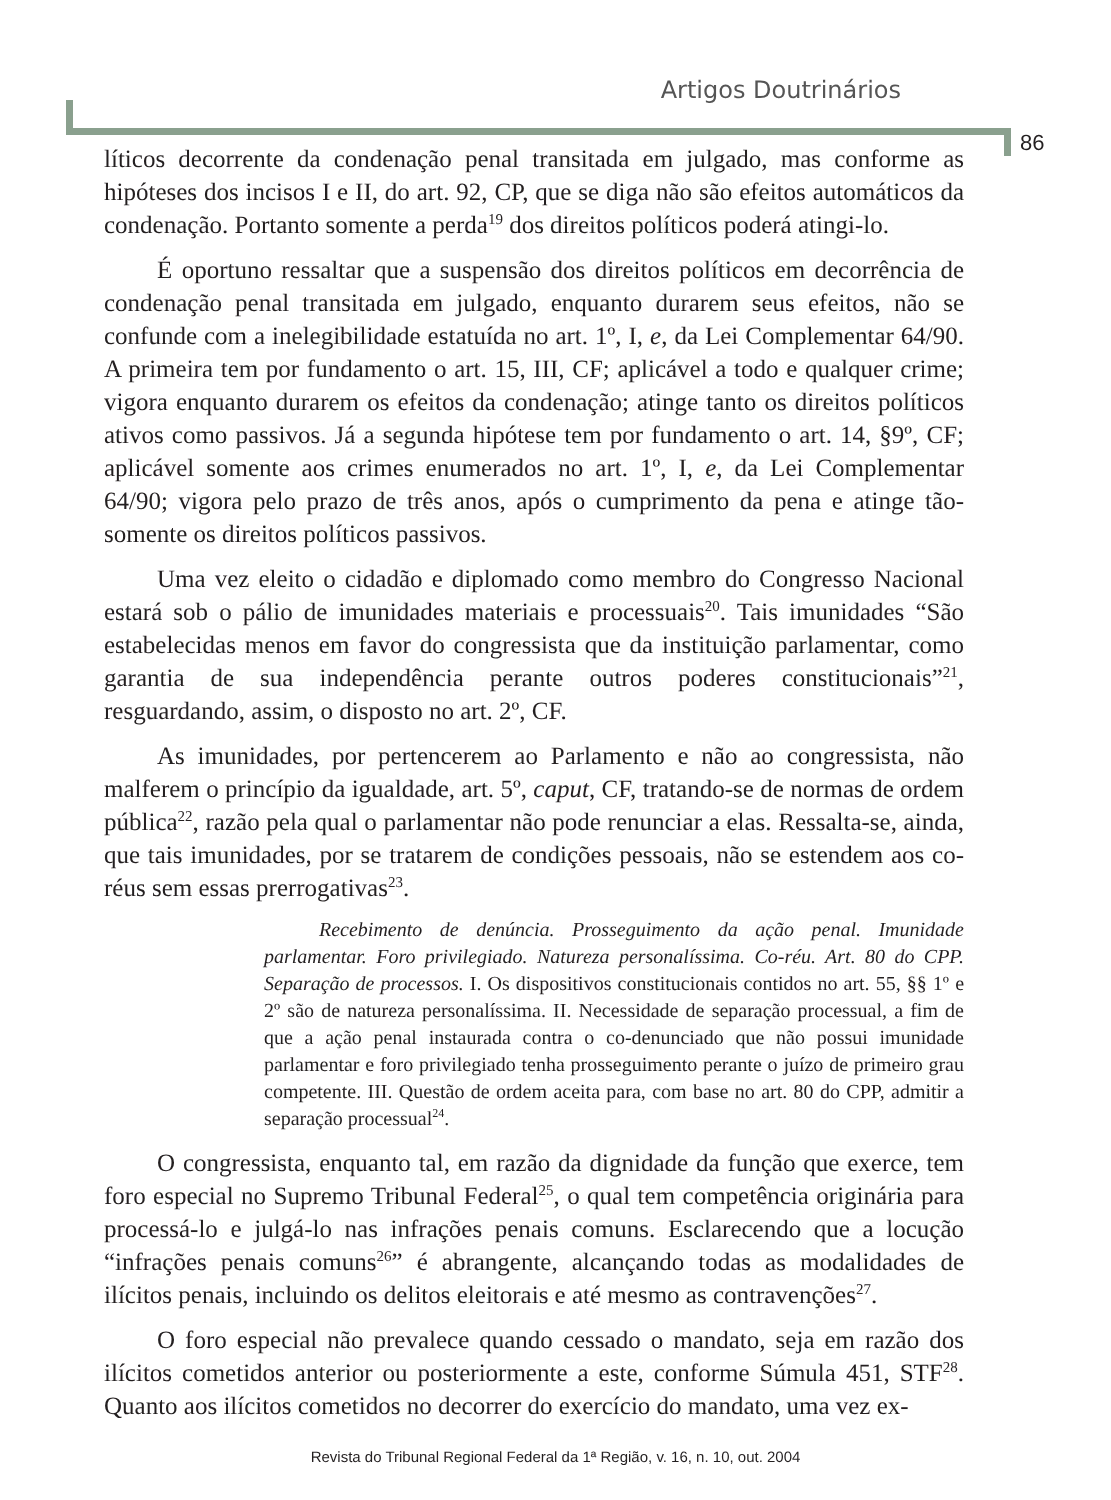Artigos Doutrinários
86
líticos decorrente da condenação penal transitada em julgado, mas conforme as hipóteses dos incisos I e II, do art. 92, CP, que se diga não são efeitos automáticos da condenação. Portanto somente a perda<sup>19</sup> dos direitos políticos poderá atingi-lo.
É oportuno ressaltar que a suspensão dos direitos políticos em decorrência de condenação penal transitada em julgado, enquanto durarem seus efeitos, não se confunde com a inelegibilidade estatuída no art. 1º, I, e, da Lei Complementar 64/90. A primeira tem por fundamento o art. 15, III, CF; aplicável a todo e qualquer crime; vigora enquanto durarem os efeitos da condenação; atinge tanto os direitos políticos ativos como passivos. Já a segunda hipótese tem por fundamento o art. 14, §9º, CF; aplicável somente aos crimes enumerados no art. 1º, I, e, da Lei Complementar 64/90; vigora pelo prazo de três anos, após o cumprimento da pena e atinge tão-somente os direitos políticos passivos.
Uma vez eleito o cidadão e diplomado como membro do Congresso Nacional estará sob o pálio de imunidades materiais e processuais<sup>20</sup>. Tais imunidades “São estabelecidas menos em favor do congressista que da instituição parlamentar, como garantia de sua independência perante outros poderes constitucionais”<sup>21</sup>, resguardando, assim, o disposto no art. 2º, CF.
As imunidades, por pertencerem ao Parlamento e não ao congressista, não malferem o princípio da igualdade, art. 5º, caput, CF, tratando-se de normas de ordem pública<sup>22</sup>, razão pela qual o parlamentar não pode renunciar a elas. Ressalta-se, ainda, que tais imunidades, por se tratarem de condições pessoais, não se estendem aos co-réus sem essas prerrogativas<sup>23</sup>.
Recebimento de denúncia. Prosseguimento da ação penal. Imunidade parlamentar. Foro privilegiado. Natureza personalíssima. Co-réu. Art. 80 do CPP. Separação de processos. I. Os dispositivos constitucionais contidos no art. 55, §§ 1º e 2º são de natureza personalíssima. II. Necessidade de separação processual, a fim de que a ação penal instaurada contra o co-denunciado que não possui imunidade parlamentar e foro privilegiado tenha prosseguimento perante o juízo de primeiro grau competente. III. Questão de ordem aceita para, com base no art. 80 do CPP, admitir a separação processual<sup>24</sup>.
O congressista, enquanto tal, em razão da dignidade da função que exerce, tem foro especial no Supremo Tribunal Federal<sup>25</sup>, o qual tem competência originária para processá-lo e julgá-lo nas infrações penais comuns. Esclarecendo que a locução “infrações penais comuns<sup>26</sup>” é abrangente, alcançando todas as modalidades de ilícitos penais, incluindo os delitos eleitorais e até mesmo as contravenções<sup>27</sup>.
O foro especial não prevalece quando cessado o mandato, seja em razão dos ilícitos cometidos anterior ou posteriormente a este, conforme Súmula 451, STF<sup>28</sup>. Quanto aos ilícitos cometidos no decorrer do exercício do mandato, uma vez ex-
Revista do Tribunal Regional Federal da 1ª Região, v. 16, n. 10, out. 2004